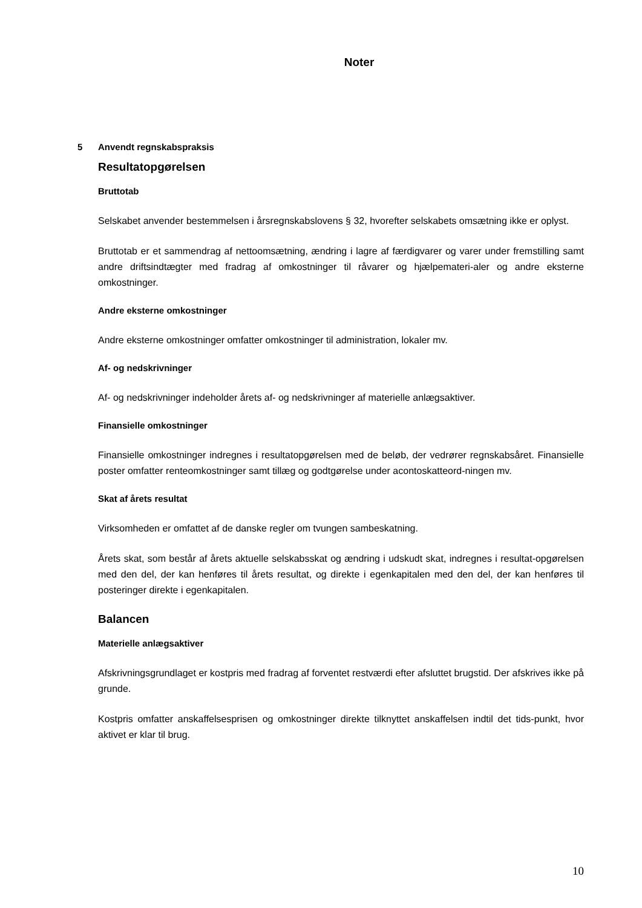Noter
5 Anvendt regnskabspraksis
Resultatopgørelsen
Bruttotab
Selskabet anvender bestemmelsen i årsregnskabslovens § 32, hvorefter selskabets omsætning ikke er oplyst.
Bruttotab er et sammendrag af nettoomsætning, ændring i lagre af færdigvarer og varer under fremstilling samt andre driftsindtægter med fradrag af omkostninger til råvarer og hjælpemateri-aler og andre eksterne omkostninger.
Andre eksterne omkostninger
Andre eksterne omkostninger omfatter omkostninger til administration, lokaler mv.
Af- og nedskrivninger
Af- og nedskrivninger indeholder årets af- og nedskrivninger af materielle anlægsaktiver.
Finansielle omkostninger
Finansielle omkostninger indregnes i resultatopgørelsen med de beløb, der vedrører regnskabsåret. Finansielle poster omfatter renteomkostninger samt tillæg og godtgørelse under acontoskatteord-ningen mv.
Skat af årets resultat
Virksomheden er omfattet af de danske regler om tvungen sambeskatning.
Årets skat, som består af årets aktuelle selskabsskat og ændring i udskudt skat, indregnes i resultat-opgørelsen med den del, der kan henføres til årets resultat, og direkte i egenkapitalen med den del, der kan henføres til posteringer direkte i egenkapitalen.
Balancen
Materielle anlægsaktiver
Afskrivningsgrundlaget er kostpris med fradrag af forventet restværdi efter afsluttet brugstid. Der afskrives ikke på grunde.
Kostpris omfatter anskaffelsesprisen og omkostninger direkte tilknyttet anskaffelsen indtil det tids-punkt, hvor aktivet er klar til brug.
10